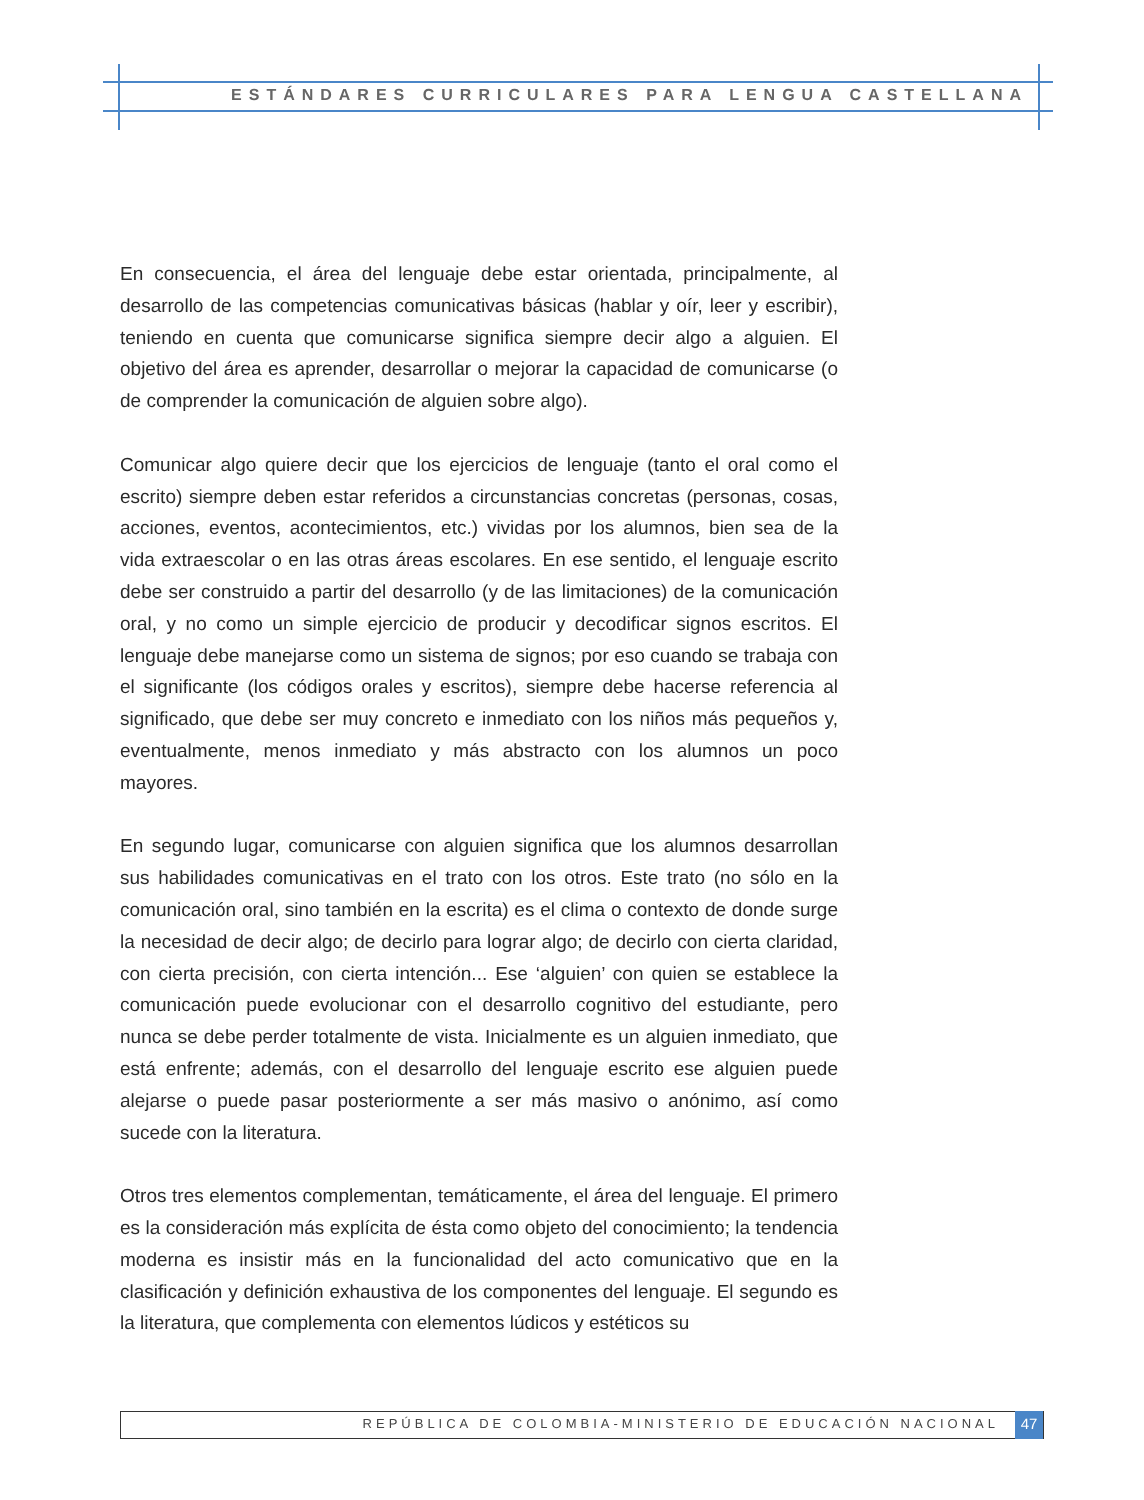ESTÁNDARES CURRICULARES PARA LENGUA CASTELLANA
En consecuencia, el área del lenguaje debe estar orientada, principalmente, al desarrollo de las competencias comunicativas básicas (hablar y oír, leer y escribir), teniendo en cuenta que comunicarse significa siempre decir algo a alguien. El objetivo del área es aprender, desarrollar o mejorar la capacidad de comunicarse (o de comprender la comunicación de alguien sobre algo).
Comunicar algo quiere decir que los ejercicios de lenguaje (tanto el oral como el escrito) siempre deben estar referidos a circunstancias concretas (personas, cosas, acciones, eventos, acontecimientos, etc.) vividas por los alumnos, bien sea de la vida extraescolar o en las otras áreas escolares. En ese sentido, el lenguaje escrito debe ser construido a partir del desarrollo (y de las limitaciones) de la comunicación oral, y no como un simple ejercicio de producir y decodificar signos escritos. El lenguaje debe manejarse como un sistema de signos; por eso cuando se trabaja con el significante (los códigos orales y escritos), siempre debe hacerse referencia al significado, que debe ser muy concreto e inmediato con los niños más pequeños y, eventualmente, menos inmediato y más abstracto con los alumnos un poco mayores.
En segundo lugar, comunicarse con alguien significa que los alumnos desarrollan sus habilidades comunicativas en el trato con los otros. Este trato (no sólo en la comunicación oral, sino también en la escrita) es el clima o contexto de donde surge la necesidad de decir algo; de decirlo para lograr algo; de decirlo con cierta claridad, con cierta precisión, con cierta intención... Ese ‘alguien’ con quien se establece la comunicación puede evolucionar con el desarrollo cognitivo del estudiante, pero nunca se debe perder totalmente de vista. Inicialmente es un alguien inmediato, que está enfrente; además, con el desarrollo del lenguaje escrito ese alguien puede alejarse o puede pasar posteriormente a ser más masivo o anónimo, así como sucede con la literatura.
Otros tres elementos complementan, temáticamente, el área del lenguaje. El primero es la consideración más explícita de ésta como objeto del conocimiento; la tendencia moderna es insistir más en la funcionalidad del acto comunicativo que en la clasificación y definición exhaustiva de los componentes del lenguaje. El segundo es la literatura, que complementa con elementos lúdicos y estéticos su
REPÚBLICA DE COLOMBIA-MINISTERIO DE EDUCACIÓN NACIONAL 47